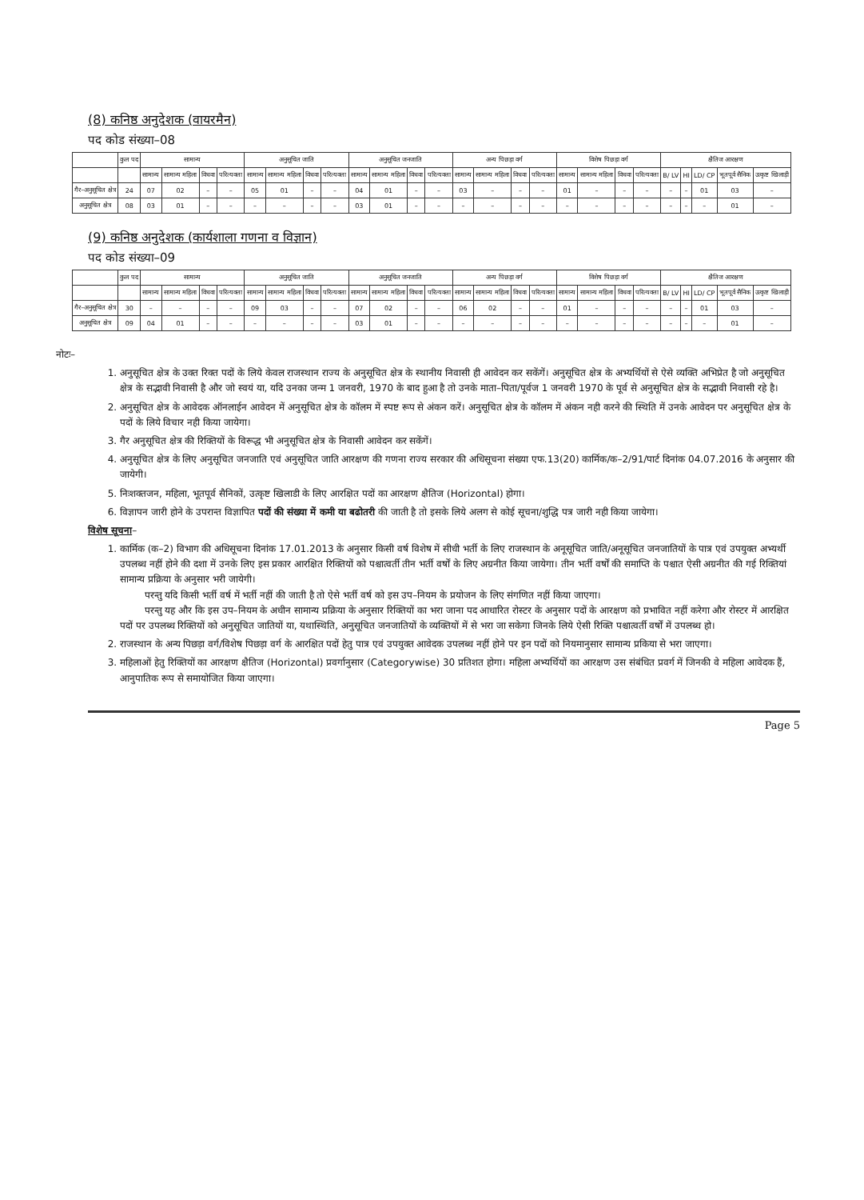(8) कनिष्ठ अनुदेशक (वायरमैन)
पद कोड संख्या–08
| | कुल पद | सामान्य | | | | अनुसूचित जाति | | | | अनुसूचित जनजाति | | | | अन्य पिछड़ा वर्ग | | | | विशेष पिछड़ा वर्ग | | | | क्षैतिज आरक्षण | | | | |
| --- | --- | --- | --- | --- | --- | --- | --- | --- | --- | --- | --- | --- | --- | --- | --- | --- | --- | --- | --- | --- | --- | --- | --- | --- | --- | --- |
| | | सामान्य | सामान्य महिला | विधवा | परित्यक्ता | सामान्य | सामान्य महिला | विधवा | परित्यक्ता | सामान्य | सामान्य महिला | विधवा | परित्यक्ता | सामान्य | सामान्य महिला | विधवा | परित्यक्ता | सामान्य | सामान्य महिला | विधवा | परित्यक्ता | B/ LV | HI | LD/ CP | भूतपूर्व सैनिक | उत्कृष्ट खिलाड़ी |
| गैर–अनुसूचित क्षेत्र | 24 | 07 | 02 | – | – | 05 | 01 | – | – | 04 | 01 | – | – | 03 | – | – | – | 01 | – | – | – | – | – | 01 | 03 | – |
| अनुसूचित क्षेत्र | 08 | 03 | 01 | – | – | – | – | – | – | 03 | 01 | – | – | – | – | – | – | – | – | – | – | – | – | – | 01 | – |
(9) कनिष्ठ अनुदेशक (कार्यशाला गणना व विज्ञान)
पद कोड संख्या–09
| | कुल पद | सामान्य | | | | अनुसूचित जाति | | | | अनुसूचित जनजाति | | | | अन्य पिछड़ा वर्ग | | | | विशेष पिछड़ा वर्ग | | | | क्षैतिज आरक्षण | | | | |
| --- | --- | --- | --- | --- | --- | --- | --- | --- | --- | --- | --- | --- | --- | --- | --- | --- | --- | --- | --- | --- | --- | --- | --- | --- | --- | --- |
| | | सामान्य | सामान्य महिला | विधवा | परित्यक्ता | सामान्य | सामान्य महिला | विधवा | परित्यक्ता | सामान्य | सामान्य महिला | विधवा | परित्यक्ता | सामान्य | सामान्य महिला | विधवा | परित्यक्ता | सामान्य | सामान्य महिला | विधवा | परित्यक्ता | B/ LV | HI | LD/ CP | भूतपूर्व सैनिक | उत्कृष्ट खिलाड़ी |
| गैर–अनुसूचित क्षेत्र | 30 | – | – | – | – | 09 | 03 | – | – | 07 | 02 | – | – | 06 | 02 | – | – | 01 | – | – | – | – | – | 01 | 03 | – |
| अनुसूचित क्षेत्र | 09 | 04 | 01 | – | – | – | – | – | – | 03 | 01 | – | – | – | – | – | – | – | – | – | – | – | – | – | 01 | – |
नोटः–
1. अनुसूचित क्षेत्र के उक्त रिक्त पदों के लिये केवल राजस्थान राज्य के अनुसूचित क्षेत्र के स्थानीय निवासी ही आवेदन कर सकेंगें। अनुसूचित क्षेत्र के अभ्यर्थियों से ऐसे व्यक्ति अभिप्रेत है जो अनुसूचित क्षेत्र के सद्भावी निवासी है और जो स्वयं या, यदि उनका जन्म 1 जनवरी, 1970 के बाद हुआ है तो उनके माता–पिता/पूर्वज 1 जनवरी 1970 के पूर्व से अनुसूचित क्षेत्र के सद्भावी निवासी रहे है।
2. अनुसूचित क्षेत्र के आवेदक ऑनलाईन आवेदन में अनुसूचित क्षेत्र के कॉलम में स्पष्ट रूप से अंकन करें। अनुसूचित क्षेत्र के कॉलम में अंकन नही करने की स्थिति में उनके आवेदन पर अनुसूचित क्षेत्र के पदों के लिये विचार नही किया जायेगा।
3. गैर अनुसूचित क्षेत्र की रिक्तियों के विरूद्ध भी अनुसूचित क्षेत्र के निवासी आवेदन कर सकेंगें।
4. अनुसूचित क्षेत्र के लिए अनुसूचित जनजाति एवं अनुसूचित जाति आरक्षण की गणना राज्य सरकार की अधिसूचना संख्या एफ.13(20) कार्मिक/क–2/91/पार्ट दिनांक 04.07.2016 के अनुसार की जायेगी।
5. निःशक्तजन, महिला, भूतपूर्व सैनिकों, उत्कृष्ट खिलाडी के लिए आरक्षित पदों का आरक्षण क्षैतिज (Horizontal) होगा।
6. विज्ञापन जारी होने के उपरान्त विज्ञापित पदों की संख्या में कमी या बढोतरी की जाती है तो इसके लिये अलग से कोई सूचना/शुद्धि पत्र जारी नही किया जायेगा।
विशेष सूचना–
1. कार्मिक (क–2) विभाग की अधिसूचना दिनांक 17.01.2013 के अनुसार किसी वर्ष विशेष में सीधी भर्ती के लिए राजस्थान के अनूसूचित जाति/अनूसूचित जनजातियों के पात्र एवं उपयुक्त अभ्यर्थी उपलब्ध नहीं होने की दशा में उनके लिए इस प्रकार आरक्षित रिक्तियों को पश्चात्वर्ती तीन भर्ती वर्षों के लिए अग्रनीत किया जायेगा। तीन भर्ती वर्षों की समाप्ति के पश्चात ऐसी अग्रनीत की गई रिक्तियां सामान्य प्रक्रिया के अनुसार भरी जायेगी।
परन्तु यदि किसी भर्ती वर्ष में भर्ती नहीं की जाती है तो ऐसे भर्ती वर्ष को इस उप–नियम के प्रयोजन के लिए संगणित नहीं किया जाएगा।
परन्तु यह और कि इस उप–नियम के अधीन सामान्य प्रक्रिया के अनुसार रिक्तियों का भरा जाना पद आधारित रोस्टर के अनुसार पदों के आरक्षण को प्रभावित नहीं करेगा और रोस्टर में आरक्षित पदों पर उपलब्ध रिक्तियों को अनुसूचित जातियों या, यथास्थिति, अनुसूचित जनजातियों के व्यक्तियों में से भरा जा सकेगा जिनके लिये ऐसी रिक्ति पश्चात्वर्ती वर्षों में उपलब्ध हो।
2. राजस्थान के अन्य पिछड़ा वर्ग/विशेष पिछड़ा वर्ग के आरक्षित पदों हेतु पात्र एवं उपयुक्त आवेदक उपलब्ध नहीं होने पर इन पदों को नियमानुसार सामान्य प्रकिया से भरा जाएगा।
3. महिलाओं हेतु रिक्तियों का आरक्षण क्षैतिज (Horizontal) प्रवर्गानुसार (Categorywise) 30 प्रतिशत होगा। महिला अभ्यर्थियों का आरक्षण उस संबंधित प्रवर्ग में जिनकी वे महिला आवेदक हैं, आनुपातिक रूप से समायोजित किया जाएगा।
Page 5